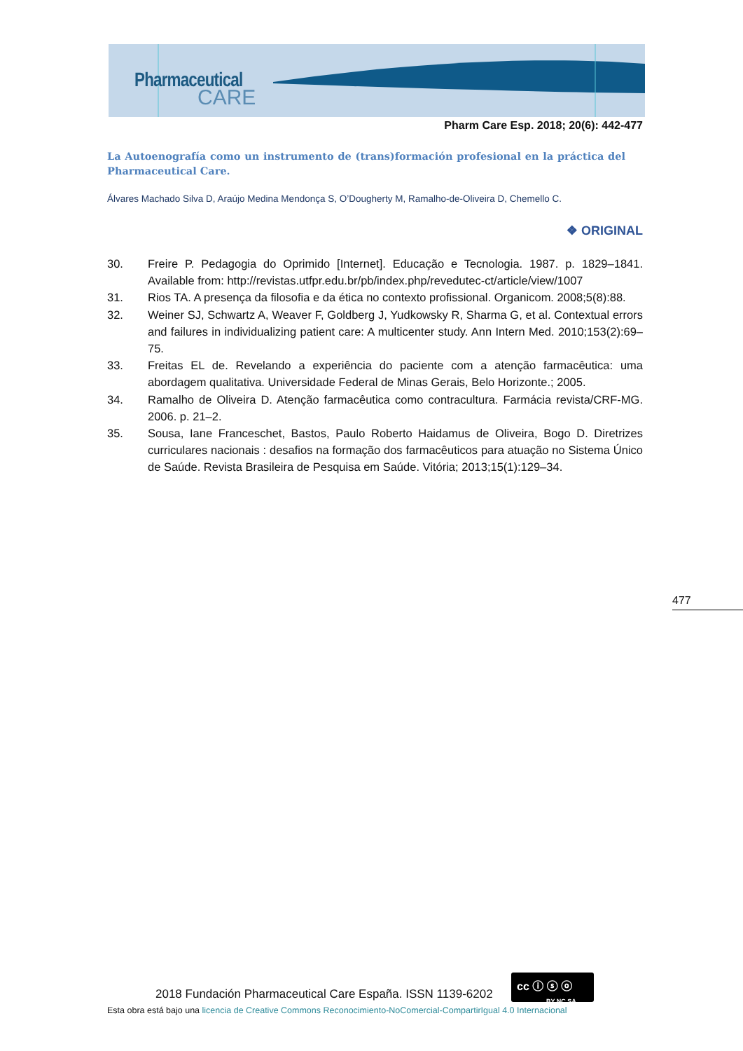Pharmaceutical
CARE
Pharm Care Esp. 2018; 20(6): 442-477
La Autoenografía como un instrumento de (trans)formación profesional en la práctica del Pharmaceutical Care.
Álvares Machado Silva D, Araújo Medina Mendonça S, O’Dougherty M, Ramalho-de-Oliveira D, Chemello C.
❖ ORIGINAL
30. Freire P. Pedagogia do Oprimido [Internet]. Educação e Tecnologia. 1987. p. 1829–1841. Available from: http://revistas.utfpr.edu.br/pb/index.php/revedutec-ct/article/view/1007
31. Rios TA. A presença da filosofia e da ética no contexto profissional. Organicom. 2008;5(8):88.
32. Weiner SJ, Schwartz A, Weaver F, Goldberg J, Yudkowsky R, Sharma G, et al. Contextual errors and failures in individualizing patient care: A multicenter study. Ann Intern Med. 2010;153(2):69–75.
33. Freitas EL de. Revelando a experiência do paciente com a atenção farmacêutica: uma abordagem qualitativa. Universidade Federal de Minas Gerais, Belo Horizonte.; 2005.
34. Ramalho de Oliveira D. Atenção farmacêutica como contracultura. Farmácia revista/CRF-MG. 2006. p. 21–2.
35. Sousa, Iane Franceschet, Bastos, Paulo Roberto Haidamus de Oliveira, Bogo D. Diretrizes curriculares nacionais : desafios na formação dos farmacêuticos para atuação no Sistema Único de Saúde. Revista Brasileira de Pesquisa em Saúde. Vitória; 2013;15(1):129–34.
477
2018 Fundación Pharmaceutical Care España. ISSN 1139-6202
cc ⓘ ⓢ ⓞ
BY NC SA
Esta obra está bajo una licencia de Creative Commons Reconocimiento-NoComercial-CompartirIgual 4.0 Internacional